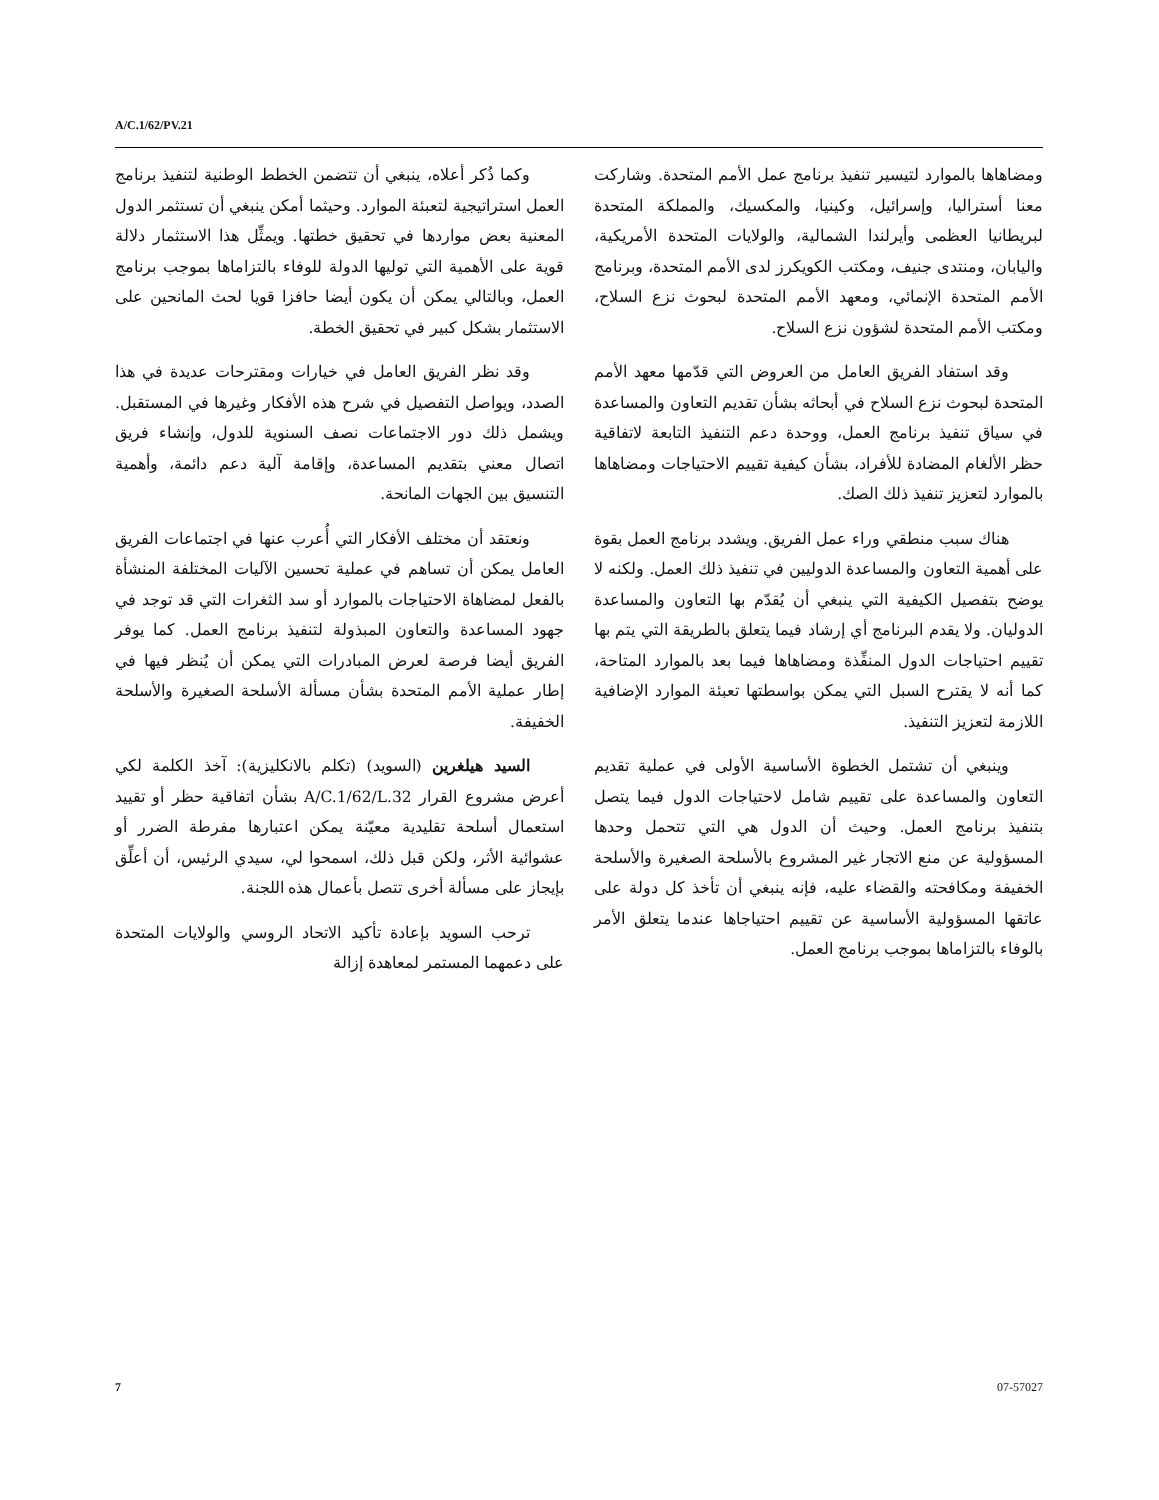A/C.1/62/PV.21
ومضاهاها بالموارد لتيسير تنفيذ برنامج عمل الأمم المتحدة. وشاركت معنا أستراليا، وإسرائيل، وكينيا، والمكسيك، والمملكة المتحدة لبريطانيا العظمى وأيرلندا الشمالية، والولايات المتحدة الأمريكية، واليابان، ومنتدى جنيف، ومكتب الكويكرز لدى الأمم المتحدة، وبرنامج الأمم المتحدة الإنمائي، ومعهد الأمم المتحدة لبحوث نزع السلاح، ومكتب الأمم المتحدة لشؤون نزع السلاح.
وقد استفاد الفريق العامل من العروض التي قدّمها معهد الأمم المتحدة لبحوث نزع السلاح في أبحاثه بشأن تقديم التعاون والمساعدة في سياق تنفيذ برنامج العمل، ووحدة دعم التنفيذ التابعة لاتفاقية حظر الألغام المضادة للأفراد، بشأن كيفية تقييم الاحتياجات ومضاهاها بالموارد لتعزيز تنفيذ ذلك الصك.
هناك سبب منطقي وراء عمل الفريق. ويشدد برنامج العمل بقوة على أهمية التعاون والمساعدة الدوليين في تنفيذ ذلك العمل. ولكنه لا يوضح بتفصيل الكيفية التي ينبغي أن يُقدّم بها التعاون والمساعدة الدوليان. ولا يقدم البرنامج أي إرشاد فيما يتعلق بالطريقة التي يتم بها تقييم احتياجات الدول المنفِّذة ومضاهاها فيما بعد بالموارد المتاحة، كما أنه لا يقترح السبل التي يمكن بواسطتها تعبئة الموارد الإضافية اللازمة لتعزيز التنفيذ.
وينبغي أن تشتمل الخطوة الأساسية الأولى في عملية تقديم التعاون والمساعدة على تقييم شامل لاحتياجات الدول فيما يتصل بتنفيذ برنامج العمل. وحيث أن الدول هي التي تتحمل وحدها المسؤولية عن منع الاتجار غير المشروع بالأسلحة الصغيرة والأسلحة الخفيفة ومكافحته والقضاء عليه، فإنه ينبغي أن تأخذ كل دولة على عاتقها المسؤولية الأساسية عن تقييم احتياجاها عندما يتعلق الأمر بالوفاء بالتزاماها بموجب برنامج العمل.
وكما ذُكر أعلاه، ينبغي أن تتضمن الخطط الوطنية لتنفيذ برنامج العمل استراتيجية لتعبئة الموارد. وحيثما أمكن ينبغي أن تستثمر الدول المعنية بعض مواردها في تحقيق خطتها. ويمثِّل هذا الاستثمار دلالة قوية على الأهمية التي توليها الدولة للوفاء بالتزاماها بموجب برنامج العمل، وبالتالي يمكن أن يكون أيضا حافزا قويا لحث المانحين على الاستثمار بشكل كبير في تحقيق الخطة.
وقد نظر الفريق العامل في خيارات ومقترحات عديدة في هذا الصدد، ويواصل التفصيل في شرح هذه الأفكار وغيرها في المستقبل. ويشمل ذلك دور الاجتماعات نصف السنوية للدول، وإنشاء فريق اتصال معني بتقديم المساعدة، وإقامة آلية دعم دائمة، وأهمية التنسيق بين الجهات المانحة.
ونعتقد أن مختلف الأفكار التي أُعرب عنها في اجتماعات الفريق العامل يمكن أن تساهم في عملية تحسين الآليات المختلفة المنشأة بالفعل لمضاهاة الاحتياجات بالموارد أو سد الثغرات التي قد توجد في جهود المساعدة والتعاون المبذولة لتنفيذ برنامج العمل. كما يوفر الفريق أيضا فرصة لعرض المبادرات التي يمكن أن يُنظر فيها في إطار عملية الأمم المتحدة بشأن مسألة الأسلحة الصغيرة والأسلحة الخفيفة.
السيد هيلغرين (السويد) (تكلم بالانكليزية): آخذ الكلمة لكي أعرض مشروع القرار A/C.1/62/L.32 بشأن اتفاقية حظر أو تقييد استعمال أسلحة تقليدية معيّنة يمكن اعتبارها مفرطة الضرر أو عشوائية الأثر، ولكن قبل ذلك، اسمحوا لي، سيدي الرئيس، أن أعلِّق بإيجاز على مسألة أخرى تتصل بأعمال هذه اللجنة.
ترحب السويد بإعادة تأكيد الاتحاد الروسي والولايات المتحدة على دعمهما المستمر لمعاهدة إزالة
7 07-57027